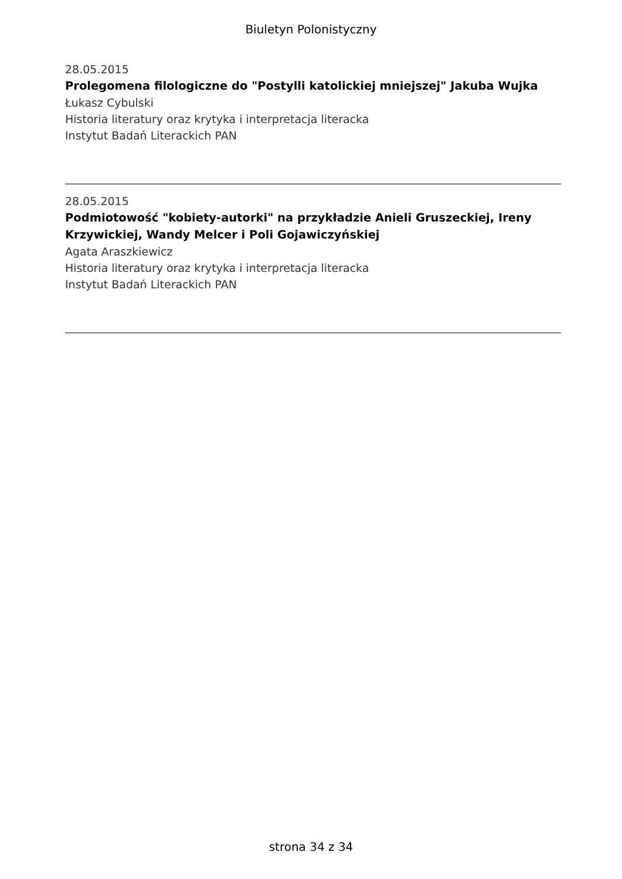Biuletyn Polonistyczny
28.05.2015
Prolegomena filologiczne do "Postylli katolickiej mniejszej" Jakuba Wujka
Łukasz Cybulski
Historia literatury oraz krytyka i interpretacja literacka
Instytut Badań Literackich PAN
28.05.2015
Podmiotowość "kobiety-autorki" na przykładzie Anieli Gruszeckiej, Ireny Krzywickiej, Wandy Melcer i Poli Gojawiczyńskiej
Agata Araszkiewicz
Historia literatury oraz krytyka i interpretacja literacka
Instytut Badań Literackich PAN
strona 34 z 34